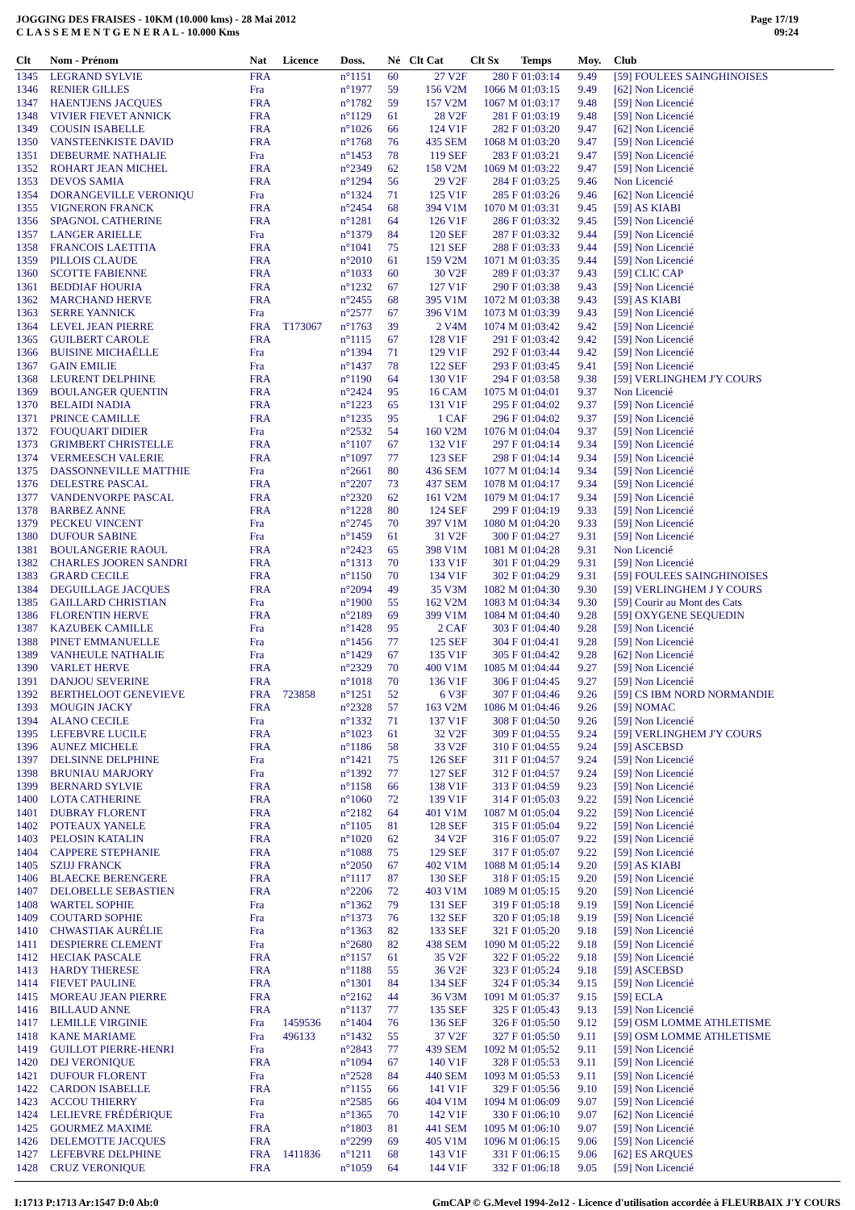JOGGING DES FRAISES - 10KM (10.000 kms) - 28 Mai 2012
C L A S S E M E N T G E N E R A L - 10.000 Kms
Page 17/19
09:24
| Clt | Nom - Prénom | Nat | Licence | Doss. | Né | Clt Cat | Clt Sx | Temps | Moy. | Club |
| --- | --- | --- | --- | --- | --- | --- | --- | --- | --- | --- |
| 1345 | LEGRAND SYLVIE | FRA | | n°1151 | 60 | 27 V2F | 280 F | 01:03:14 | 9.49 | [59] FOULEES SAINGHINOISES |
| 1346 | RENIER GILLES | Fra | | n°1977 | 59 | 156 V2M | 1066 M | 01:03:15 | 9.49 | [62] Non Licencié |
| 1347 | HAENTJENS JACQUES | FRA | | n°1782 | 59 | 157 V2M | 1067 M | 01:03:17 | 9.48 | [59] Non Licencié |
| 1348 | VIVIER FIEVET ANNICK | FRA | | n°1129 | 61 | 28 V2F | 281 F | 01:03:19 | 9.48 | [59] Non Licencié |
| 1349 | COUSIN ISABELLE | FRA | | n°1026 | 66 | 124 V1F | 282 F | 01:03:20 | 9.47 | [62] Non Licencié |
| 1350 | VANSTEENKISTE DAVID | FRA | | n°1768 | 76 | 435 SEM | 1068 M | 01:03:20 | 9.47 | [59] Non Licencié |
| 1351 | DEBEURME NATHALIE | Fra | | n°1453 | 78 | 119 SEF | 283 F | 01:03:21 | 9.47 | [59] Non Licencié |
| 1352 | ROHART JEAN MICHEL | FRA | | n°2349 | 62 | 158 V2M | 1069 M | 01:03:22 | 9.47 | [59] Non Licencié |
| 1353 | DEVOS SAMIA | FRA | | n°1294 | 56 | 29 V2F | 284 F | 01:03:25 | 9.46 | Non Licencié |
| 1354 | DORANGEVILLE VERONIQU | Fra | | n°1324 | 71 | 125 V1F | 285 F | 01:03:26 | 9.46 | [62] Non Licencié |
| 1355 | VIGNERON FRANCK | FRA | | n°2454 | 68 | 394 V1M | 1070 M | 01:03:31 | 9.45 | [59] AS KIABI |
| 1356 | SPAGNOL CATHERINE | FRA | | n°1281 | 64 | 126 V1F | 286 F | 01:03:32 | 9.45 | [59] Non Licencié |
| 1357 | LANGER ARIELLE | Fra | | n°1379 | 84 | 120 SEF | 287 F | 01:03:32 | 9.44 | [59] Non Licencié |
| 1358 | FRANCOIS LAETITIA | FRA | | n°1041 | 75 | 121 SEF | 288 F | 01:03:33 | 9.44 | [59] Non Licencié |
| 1359 | PILLOIS CLAUDE | FRA | | n°2010 | 61 | 159 V2M | 1071 M | 01:03:35 | 9.44 | [59] Non Licencié |
| 1360 | SCOTTE FABIENNE | FRA | | n°1033 | 60 | 30 V2F | 289 F | 01:03:37 | 9.43 | [59] CLIC CAP |
| 1361 | BEDDIAF HOURIA | FRA | | n°1232 | 67 | 127 V1F | 290 F | 01:03:38 | 9.43 | [59] Non Licencié |
| 1362 | MARCHAND HERVE | FRA | | n°2455 | 68 | 395 V1M | 1072 M | 01:03:38 | 9.43 | [59] AS KIABI |
| 1363 | SERRE YANNICK | Fra | | n°2577 | 67 | 396 V1M | 1073 M | 01:03:39 | 9.43 | [59] Non Licencié |
| 1364 | LEVEL JEAN PIERRE | FRA | T173067 | n°1763 | 39 | 2 V4M | 1074 M | 01:03:42 | 9.42 | [59] Non Licencié |
| 1365 | GUILBERT CAROLE | FRA | | n°1115 | 67 | 128 V1F | 291 F | 01:03:42 | 9.42 | [59] Non Licencié |
| 1366 | BUISINE MICHAËLLE | Fra | | n°1394 | 71 | 129 V1F | 292 F | 01:03:44 | 9.42 | [59] Non Licencié |
| 1367 | GAIN EMILIE | Fra | | n°1437 | 78 | 122 SEF | 293 F | 01:03:45 | 9.41 | [59] Non Licencié |
| 1368 | LEURENT DELPHINE | FRA | | n°1190 | 64 | 130 V1F | 294 F | 01:03:58 | 9.38 | [59] VERLINGHEM J'Y COURS |
| 1369 | BOULANGER QUENTIN | FRA | | n°2424 | 95 | 16 CAM | 1075 M | 01:04:01 | 9.37 | Non Licencié |
| 1370 | BELAIDI NADIA | FRA | | n°1223 | 65 | 131 V1F | 295 F | 01:04:02 | 9.37 | [59] Non Licencié |
| 1371 | PRINCE CAMILLE | FRA | | n°1235 | 95 | 1 CAF | 296 F | 01:04:02 | 9.37 | [59] Non Licencié |
| 1372 | FOUQUART DIDIER | Fra | | n°2532 | 54 | 160 V2M | 1076 M | 01:04:04 | 9.37 | [59] Non Licencié |
| 1373 | GRIMBERT CHRISTELLE | FRA | | n°1107 | 67 | 132 V1F | 297 F | 01:04:14 | 9.34 | [59] Non Licencié |
| 1374 | VERMEESCH VALERIE | FRA | | n°1097 | 77 | 123 SEF | 298 F | 01:04:14 | 9.34 | [59] Non Licencié |
| 1375 | DASSONNEVILLE MATTHIE | Fra | | n°2661 | 80 | 436 SEM | 1077 M | 01:04:14 | 9.34 | [59] Non Licencié |
| 1376 | DELESTRE PASCAL | FRA | | n°2207 | 73 | 437 SEM | 1078 M | 01:04:17 | 9.34 | [59] Non Licencié |
| 1377 | VANDENVORPE PASCAL | FRA | | n°2320 | 62 | 161 V2M | 1079 M | 01:04:17 | 9.34 | [59] Non Licencié |
| 1378 | BARBEZ ANNE | FRA | | n°1228 | 80 | 124 SEF | 299 F | 01:04:19 | 9.33 | [59] Non Licencié |
| 1379 | PECKEU VINCENT | Fra | | n°2745 | 70 | 397 V1M | 1080 M | 01:04:20 | 9.33 | [59] Non Licencié |
| 1380 | DUFOUR SABINE | Fra | | n°1459 | 61 | 31 V2F | 300 F | 01:04:27 | 9.31 | [59] Non Licencié |
| 1381 | BOULANGERIE RAOUL | FRA | | n°2423 | 65 | 398 V1M | 1081 M | 01:04:28 | 9.31 | Non Licencié |
| 1382 | CHARLES JOOREN SANDRI | FRA | | n°1313 | 70 | 133 V1F | 301 F | 01:04:29 | 9.31 | [59] Non Licencié |
| 1383 | GRARD CECILE | FRA | | n°1150 | 70 | 134 V1F | 302 F | 01:04:29 | 9.31 | [59] FOULEES SAINGHINOISES |
| 1384 | DEGUILLAGE JACQUES | FRA | | n°2094 | 49 | 35 V3M | 1082 M | 01:04:30 | 9.30 | [59] VERLINGHEM J Y COURS |
| 1385 | GAILLARD CHRISTIAN | Fra | | n°1900 | 55 | 162 V2M | 1083 M | 01:04:34 | 9.30 | [59] Courir au Mont des Cats |
| 1386 | FLORENTIN HERVE | FRA | | n°2189 | 69 | 399 V1M | 1084 M | 01:04:40 | 9.28 | [59] OXYGENE SEQUEDIN |
| 1387 | KAZUBEK CAMILLE | Fra | | n°1428 | 95 | 2 CAF | 303 F | 01:04:40 | 9.28 | [59] Non Licencié |
| 1388 | PINET EMMANUELLE | Fra | | n°1456 | 77 | 125 SEF | 304 F | 01:04:41 | 9.28 | [59] Non Licencié |
| 1389 | VANHEULE NATHALIE | Fra | | n°1429 | 67 | 135 V1F | 305 F | 01:04:42 | 9.28 | [62] Non Licencié |
| 1390 | VARLET HERVE | FRA | | n°2329 | 70 | 400 V1M | 1085 M | 01:04:44 | 9.27 | [59] Non Licencié |
| 1391 | DANJOU SEVERINE | FRA | | n°1018 | 70 | 136 V1F | 306 F | 01:04:45 | 9.27 | [59] Non Licencié |
| 1392 | BERTHELOOT GENEVIEVE | FRA | 723858 | n°1251 | 52 | 6 V3F | 307 F | 01:04:46 | 9.26 | [59] CS IBM NORD NORMANDIE |
| 1393 | MOUGIN JACKY | FRA | | n°2328 | 57 | 163 V2M | 1086 M | 01:04:46 | 9.26 | [59] NOMAC |
| 1394 | ALANO CECILE | Fra | | n°1332 | 71 | 137 V1F | 308 F | 01:04:50 | 9.26 | [59] Non Licencié |
| 1395 | LEFEBVRE LUCILE | FRA | | n°1023 | 61 | 32 V2F | 309 F | 01:04:55 | 9.24 | [59] VERLINGHEM J'Y COURS |
| 1396 | AUNEZ MICHELE | FRA | | n°1186 | 58 | 33 V2F | 310 F | 01:04:55 | 9.24 | [59] ASCEBSD |
| 1397 | DELSINNE DELPHINE | Fra | | n°1421 | 75 | 126 SEF | 311 F | 01:04:57 | 9.24 | [59] Non Licencié |
| 1398 | BRUNIAU MARJORY | Fra | | n°1392 | 77 | 127 SEF | 312 F | 01:04:57 | 9.24 | [59] Non Licencié |
| 1399 | BERNARD SYLVIE | FRA | | n°1158 | 66 | 138 V1F | 313 F | 01:04:59 | 9.23 | [59] Non Licencié |
| 1400 | LOTA CATHERINE | FRA | | n°1060 | 72 | 139 V1F | 314 F | 01:05:03 | 9.22 | [59] Non Licencié |
| 1401 | DUBRAY FLORENT | FRA | | n°2182 | 64 | 401 V1M | 1087 M | 01:05:04 | 9.22 | [59] Non Licencié |
| 1402 | POTEAUX YANELE | FRA | | n°1105 | 81 | 128 SEF | 315 F | 01:05:04 | 9.22 | [59] Non Licencié |
| 1403 | PELOSIN KATALIN | FRA | | n°1020 | 62 | 34 V2F | 316 F | 01:05:07 | 9.22 | [59] Non Licencié |
| 1404 | CAPPERE STEPHANIE | FRA | | n°1088 | 75 | 129 SEF | 317 F | 01:05:07 | 9.22 | [59] Non Licencié |
| 1405 | SZIJJ FRANCK | FRA | | n°2050 | 67 | 402 V1M | 1088 M | 01:05:14 | 9.20 | [59] AS KIABI |
| 1406 | BLAECKE BERENGERE | FRA | | n°1117 | 87 | 130 SEF | 318 F | 01:05:15 | 9.20 | [59] Non Licencié |
| 1407 | DELOBELLE SEBASTIEN | FRA | | n°2206 | 72 | 403 V1M | 1089 M | 01:05:15 | 9.20 | [59] Non Licencié |
| 1408 | WARTEL SOPHIE | Fra | | n°1362 | 79 | 131 SEF | 319 F | 01:05:18 | 9.19 | [59] Non Licencié |
| 1409 | COUTARD SOPHIE | Fra | | n°1373 | 76 | 132 SEF | 320 F | 01:05:18 | 9.19 | [59] Non Licencié |
| 1410 | CHWASTIAK AURÉLIE | Fra | | n°1363 | 82 | 133 SEF | 321 F | 01:05:20 | 9.18 | [59] Non Licencié |
| 1411 | DESPIERRE CLEMENT | Fra | | n°2680 | 82 | 438 SEM | 1090 M | 01:05:22 | 9.18 | [59] Non Licencié |
| 1412 | HECIAK PASCALE | FRA | | n°1157 | 61 | 35 V2F | 322 F | 01:05:22 | 9.18 | [59] Non Licencié |
| 1413 | HARDY THERESE | FRA | | n°1188 | 55 | 36 V2F | 323 F | 01:05:24 | 9.18 | [59] ASCEBSD |
| 1414 | FIEVET PAULINE | FRA | | n°1301 | 84 | 134 SEF | 324 F | 01:05:34 | 9.15 | [59] Non Licencié |
| 1415 | MOREAU JEAN PIERRE | FRA | | n°2162 | 44 | 36 V3M | 1091 M | 01:05:37 | 9.15 | [59] ECLA |
| 1416 | BILLAUD ANNE | FRA | | n°1137 | 77 | 135 SEF | 325 F | 01:05:43 | 9.13 | [59] Non Licencié |
| 1417 | LEMILLE VIRGINIE | Fra | 1459536 | n°1404 | 76 | 136 SEF | 326 F | 01:05:50 | 9.12 | [59] OSM LOMME ATHLETISME |
| 1418 | KANE MARIAME | Fra | 496133 | n°1432 | 55 | 37 V2F | 327 F | 01:05:50 | 9.11 | [59] OSM LOMME ATHLETISME |
| 1419 | GUILLOT PIERRE-HENRI | Fra | | n°2843 | 77 | 439 SEM | 1092 M | 01:05:52 | 9.11 | [59] Non Licencié |
| 1420 | DEJ VERONIQUE | FRA | | n°1094 | 67 | 140 V1F | 328 F | 01:05:53 | 9.11 | [59] Non Licencié |
| 1421 | DUFOUR FLORENT | Fra | | n°2528 | 84 | 440 SEM | 1093 M | 01:05:53 | 9.11 | [59] Non Licencié |
| 1422 | CARDON ISABELLE | FRA | | n°1155 | 66 | 141 V1F | 329 F | 01:05:56 | 9.10 | [59] Non Licencié |
| 1423 | ACCOU THIERRY | Fra | | n°2585 | 66 | 404 V1M | 1094 M | 01:06:09 | 9.07 | [59] Non Licencié |
| 1424 | LELIEVRE FRÉDÉRIQUE | Fra | | n°1365 | 70 | 142 V1F | 330 F | 01:06:10 | 9.07 | [62] Non Licencié |
| 1425 | GOURMEZ MAXIME | FRA | | n°1803 | 81 | 441 SEM | 1095 M | 01:06:10 | 9.07 | [59] Non Licencié |
| 1426 | DELEMOTTE JACQUES | FRA | | n°2299 | 69 | 405 V1M | 1096 M | 01:06:15 | 9.06 | [59] Non Licencié |
| 1427 | LEFEBVRE DELPHINE | FRA | 1411836 | n°1211 | 68 | 143 V1F | 331 F | 01:06:15 | 9.06 | [62] ES ARQUES |
| 1428 | CRUZ VERONIQUE | FRA | | n°1059 | 64 | 144 V1F | 332 F | 01:06:18 | 9.05 | [59] Non Licencié |
I:1713 P:1713 Ar:1547 D:0 Ab:0 GmCAP © G.Mevel 1994-2o12 - Licence d'utilisation accordée à FLEURBAIX J'Y COURS